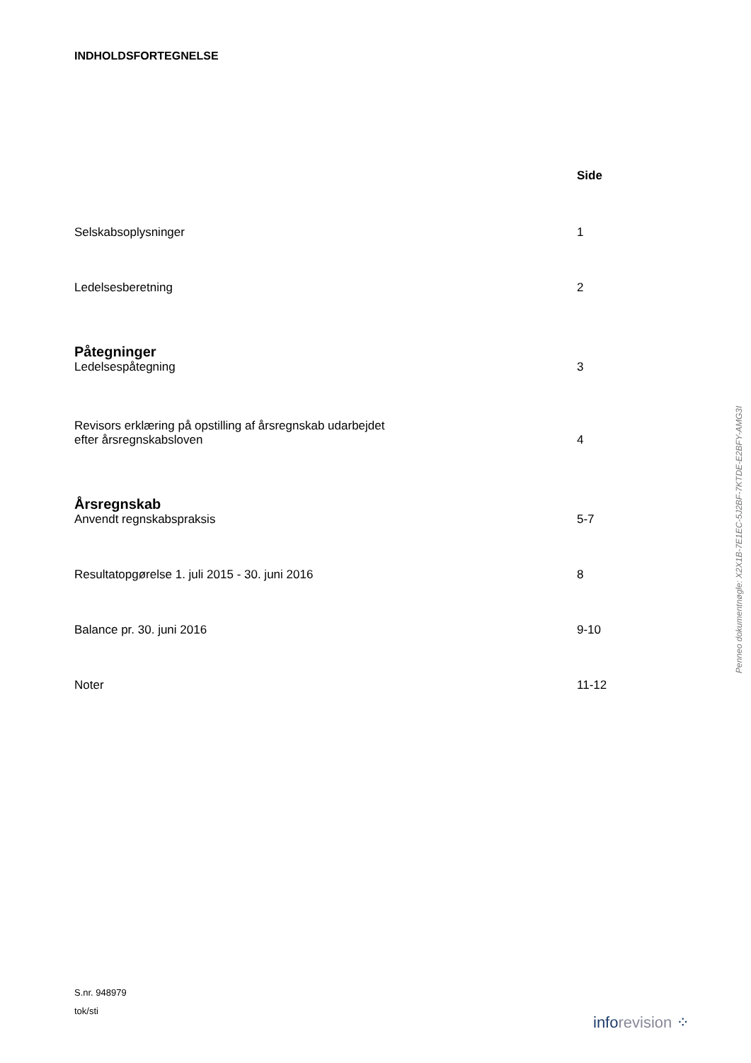INDHOLDSFORTEGNELSE
| | Side |
| Selskabsoplysninger | 1 |
| Ledelsesberetning | 2 |
| Påtegninger Ledelsespåtegning | 3 |
| Revisors erklæring på opstilling af årsregnskab udarbejdet efter årsregnskabsloven | 4 |
| Årsregnskab Anvendt regnskabspraksis | 5-7 |
| Resultatopgørelse 1. juli 2015 - 30. juni 2016 | 8 |
| Balance pr. 30. juni 2016 | 9-10 |
| Noter | 11-12 |
Penneo dokumentnøgle: X2X1B-7E1EC-5J2BF-7KTDE-E2BFY-AMG3I
S.nr. 948979
tok/sti
inforevision ⁘